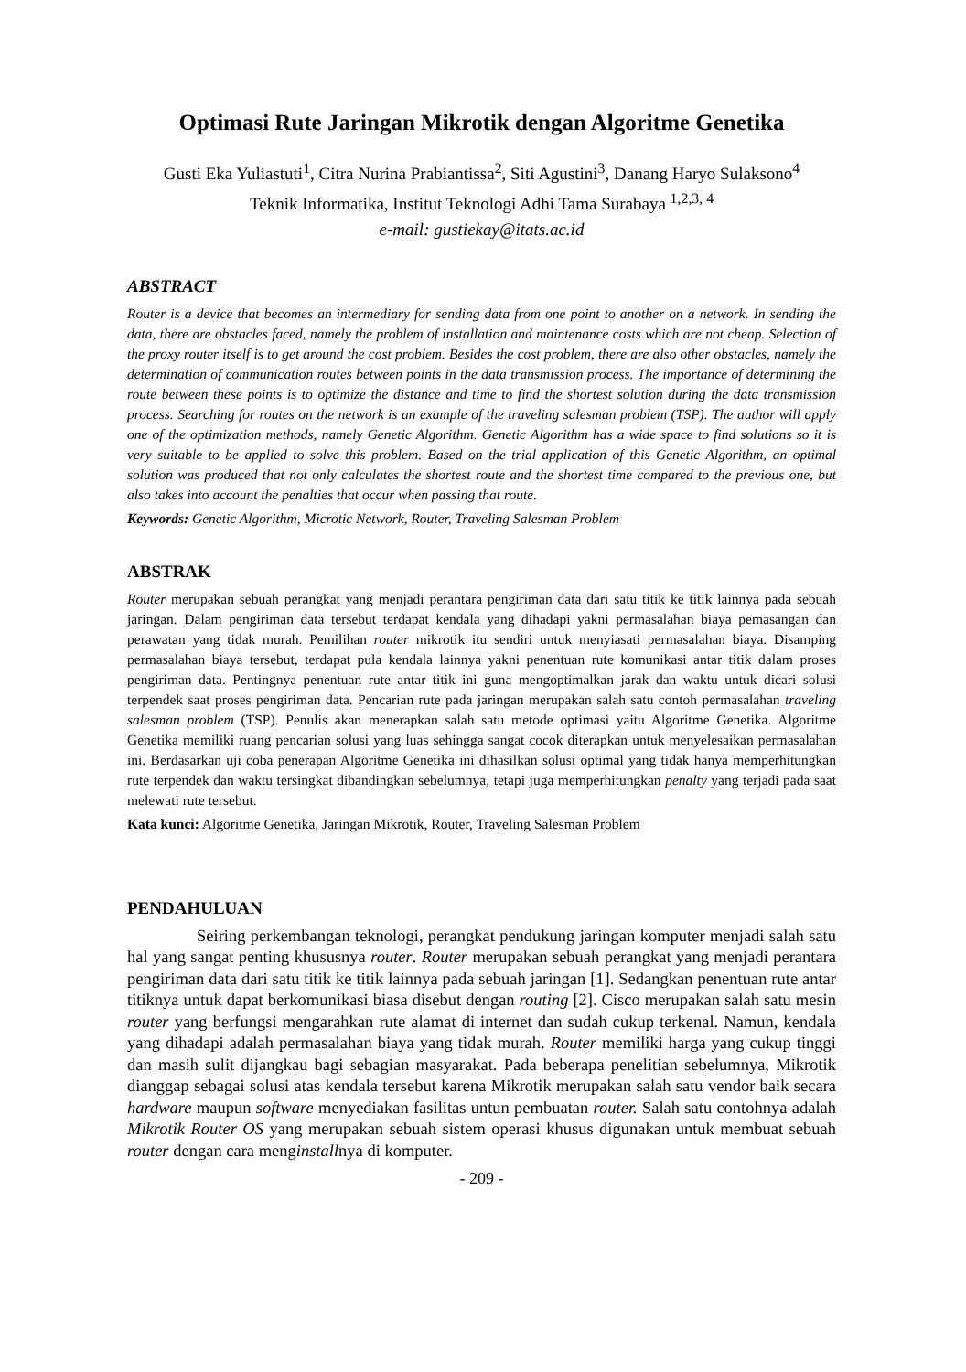Optimasi Rute Jaringan Mikrotik dengan Algoritme Genetika
Gusti Eka Yuliastuti<sup>1</sup>, Citra Nurina Prabiantissa<sup>2</sup>, Siti Agustini<sup>3</sup>, Danang Haryo Sulaksono<sup>4</sup>
Teknik Informatika, Institut Teknologi Adhi Tama Surabaya <sup>1,2,3, 4</sup>
e-mail: gustiekay@itats.ac.id
ABSTRACT
Router is a device that becomes an intermediary for sending data from one point to another on a network. In sending the data, there are obstacles faced, namely the problem of installation and maintenance costs which are not cheap. Selection of the proxy router itself is to get around the cost problem. Besides the cost problem, there are also other obstacles, namely the determination of communication routes between points in the data transmission process. The importance of determining the route between these points is to optimize the distance and time to find the shortest solution during the data transmission process. Searching for routes on the network is an example of the traveling salesman problem (TSP). The author will apply one of the optimization methods, namely Genetic Algorithm. Genetic Algorithm has a wide space to find solutions so it is very suitable to be applied to solve this problem. Based on the trial application of this Genetic Algorithm, an optimal solution was produced that not only calculates the shortest route and the shortest time compared to the previous one, but also takes into account the penalties that occur when passing that route.
Keywords: Genetic Algorithm, Microtic Network, Router, Traveling Salesman Problem
ABSTRAK
Router merupakan sebuah perangkat yang menjadi perantara pengiriman data dari satu titik ke titik lainnya pada sebuah jaringan. Dalam pengiriman data tersebut terdapat kendala yang dihadapi yakni permasalahan biaya pemasangan dan perawatan yang tidak murah. Pemilihan router mikrotik itu sendiri untuk menyiasati permasalahan biaya. Disamping permasalahan biaya tersebut, terdapat pula kendala lainnya yakni penentuan rute komunikasi antar titik dalam proses pengiriman data. Pentingnya penentuan rute antar titik ini guna mengoptimalkan jarak dan waktu untuk dicari solusi terpendek saat proses pengiriman data. Pencarian rute pada jaringan merupakan salah satu contoh permasalahan traveling salesman problem (TSP). Penulis akan menerapkan salah satu metode optimasi yaitu Algoritme Genetika. Algoritme Genetika memiliki ruang pencarian solusi yang luas sehingga sangat cocok diterapkan untuk menyelesaikan permasalahan ini. Berdasarkan uji coba penerapan Algoritme Genetika ini dihasilkan solusi optimal yang tidak hanya memperhitungkan rute terpendek dan waktu tersingkat dibandingkan sebelumnya, tetapi juga memperhitungkan penalty yang terjadi pada saat melewati rute tersebut.
Kata kunci: Algoritme Genetika, Jaringan Mikrotik, Router, Traveling Salesman Problem
PENDAHULUAN
Seiring perkembangan teknologi, perangkat pendukung jaringan komputer menjadi salah satu hal yang sangat penting khususnya router. Router merupakan sebuah perangkat yang menjadi perantara pengiriman data dari satu titik ke titik lainnya pada sebuah jaringan [1]. Sedangkan penentuan rute antar titiknya untuk dapat berkomunikasi biasa disebut dengan routing [2]. Cisco merupakan salah satu mesin router yang berfungsi mengarahkan rute alamat di internet dan sudah cukup terkenal. Namun, kendala yang dihadapi adalah permasalahan biaya yang tidak murah. Router memiliki harga yang cukup tinggi dan masih sulit dijangkau bagi sebagian masyarakat. Pada beberapa penelitian sebelumnya, Mikrotik dianggap sebagai solusi atas kendala tersebut karena Mikrotik merupakan salah satu vendor baik secara hardware maupun software menyediakan fasilitas untun pembuatan router. Salah satu contohnya adalah Mikrotik Router OS yang merupakan sebuah sistem operasi khusus digunakan untuk membuat sebuah router dengan cara menginstallnya di komputer.
- 209 -